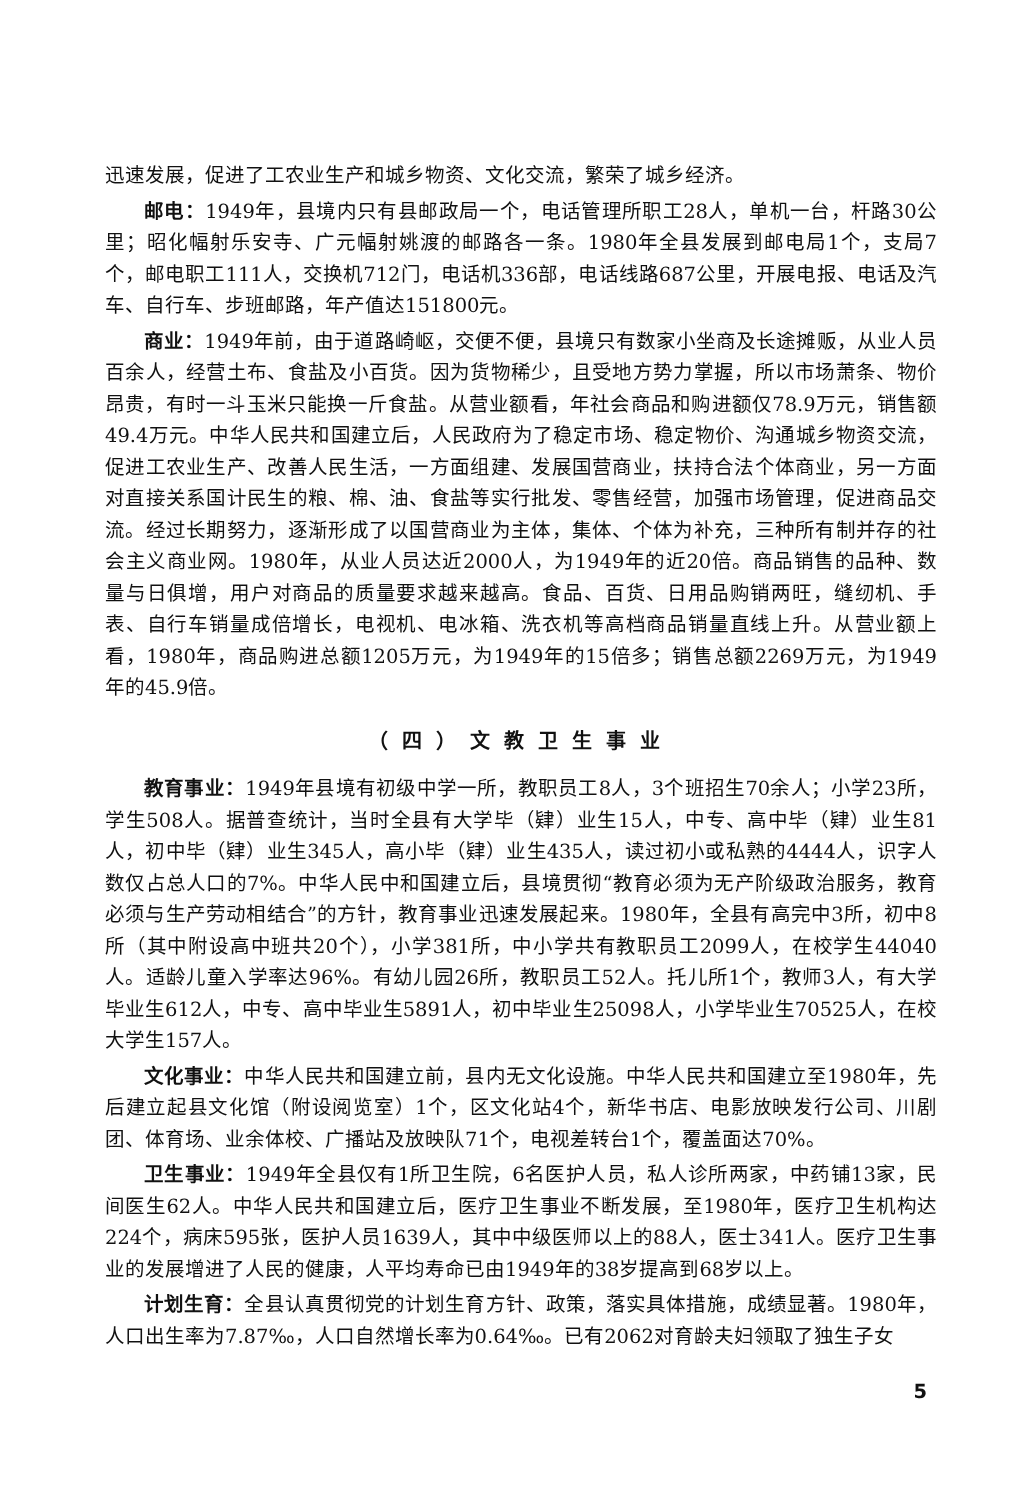迅速发展，促进了工农业生产和城乡物资、文化交流，繁荣了城乡经济。
邮电：1949年，县境内只有县邮政局一个，电话管理所职工28人，单机一台，杆路30公里；昭化幅射乐安寺、广元幅射姚渡的邮路各一条。1980年全县发展到邮电局1个，支局7个，邮电职工111人，交换机712门，电话机336部，电话线路687公里，开展电报、电话及汽车、自行车、步班邮路，年产值达151800元。
商业：1949年前，由于道路崎岖，交便不便，县境只有数家小坐商及长途摊贩，从业人员百余人，经营土布、食盐及小百货。因为货物稀少，且受地方势力掌握，所以市场萧条、物价昂贵，有时一斗玉米只能换一斤食盐。从营业额看，年社会商品和购进额仅78.9万元，销售额49.4万元。中华人民共和国建立后，人民政府为了稳定市场、稳定物价、沟通城乡物资交流，促进工农业生产、改善人民生活，一方面组建、发展国营商业，扶持合法个体商业，另一方面对直接关系国计民生的粮、棉、油、食盐等实行批发、零售经营，加强市场管理，促进商品交流。经过长期努力，逐渐形成了以国营商业为主体，集体、个体为补充，三种所有制并存的社会主义商业网。1980年，从业人员达近2000人，为1949年的近20倍。商品销售的品种、数量与日俱增，用户对商品的质量要求越来越高。食品、百货、日用品购销两旺，缝纫机、手表、自行车销量成倍增长，电视机、电冰箱、洗衣机等高档商品销量直线上升。从营业额上看，1980年，商品购进总额1205万元，为1949年的15倍多；销售总额2269万元，为1949年的45.9倍。
（四）文教卫生事业
教育事业：1949年县境有初级中学一所，教职员工8人，3个班招生70余人；小学23所，学生508人。据普查统计，当时全县有大学毕（肄）业生15人，中专、高中毕（肄）业生81人，初中毕（肄）业生345人，高小毕（肄）业生435人，读过初小或私熟的4444人，识字人数仅占总人口的7%。中华人民中和国建立后，县境贯彻“教育必须为无产阶级政治服务，教育必须与生产劳动相结合”的方针，教育事业迅速发展起来。1980年，全县有高完中3所，初中8所（其中附设高中班共20个），小学381所，中小学共有教职员工2099人，在校学生44040人。适龄儿童入学率达96%。有幼儿园26所，教职员工52人。托儿所1个，教师3人，有大学毕业生612人，中专、高中毕业生5891人，初中毕业生25098人，小学毕业生70525人，在校大学生157人。
文化事业：中华人民共和国建立前，县内无文化设施。中华人民共和国建立至1980年，先后建立起县文化馆（附设阅览室）1个，区文化站4个，新华书店、电影放映发行公司、川剧团、体育场、业余体校、广播站及放映队71个，电视差转台1个，覆盖面达70%。
卫生事业：1949年全县仅有1所卫生院，6名医护人员，私人诊所两家，中药铺13家，民间医生62人。中华人民共和国建立后，医疗卫生事业不断发展，至1980年，医疗卫生机构达224个，病床595张，医护人员1639人，其中中级医师以上的88人，医士341人。医疗卫生事业的发展增进了人民的健康，人平均寿命已由1949年的38岁提高到68岁以上。
计划生育：全县认真贯彻党的计划生育方针、政策，落实具体措施，成绩显著。1980年，人口出生率为7.87‰，人口自然增长率为0.64‰。已有2062对育龄夫妇领取了独生子女
5